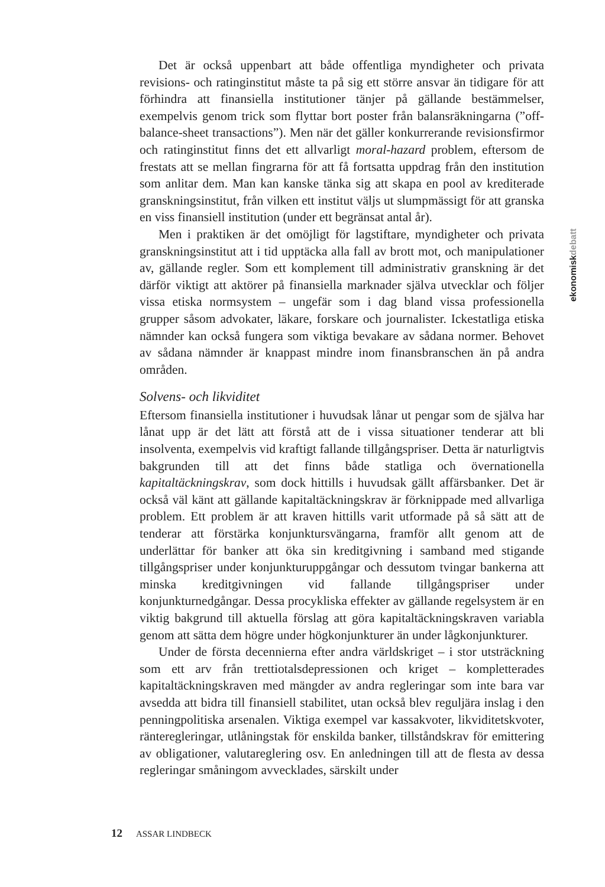ekonomiskdebatt
Det är också uppenbart att både offentliga myndigheter och privata revisions- och ratinginstitut måste ta på sig ett större ansvar än tidigare för att förhindra att finansiella institutioner tänjer på gällande bestämmelser, exempelvis genom trick som flyttar bort poster från balansräkningarna (”off-balance-sheet transactions”). Men när det gäller konkurrerande revisionsfirmor och ratinginstitut finns det ett allvarligt moral-hazard problem, eftersom de frestats att se mellan fingrarna för att få fortsatta uppdrag från den institution som anlitar dem. Man kan kanske tänka sig att skapa en pool av krediterade granskningsinstitut, från vilken ett institut väljs ut slumpmässigt för att granska en viss finansiell institution (under ett begränsat antal år).
Men i praktiken är det omöjligt för lagstiftare, myndigheter och privata granskningsinstitut att i tid upptäcka alla fall av brott mot, och manipulationer av, gällande regler. Som ett komplement till administrativ granskning är det därför viktigt att aktörer på finansiella marknader själva utvecklar och följer vissa etiska normsystem – ungefär som i dag bland vissa professionella grupper såsom advokater, läkare, forskare och journalister. Ickestatliga etiska nämnder kan också fungera som viktiga bevakare av sådana normer. Behovet av sådana nämnder är knappast mindre inom finansbranschen än på andra områden.
Solvens- och likviditet
Eftersom finansiella institutioner i huvudsak lånar ut pengar som de själva har lånat upp är det lätt att förstå att de i vissa situationer tenderar att bli insolventa, exempelvis vid kraftigt fallande tillgångspriser. Detta är naturligtvis bakgrunden till att det finns både statliga och övernationella kapitaltäckningskrav, som dock hittills i huvudsak gällt affärsbanker. Det är också väl känt att gällande kapitaltäckningskrav är förknippade med allvarliga problem. Ett problem är att kraven hittills varit utformade på så sätt att de tenderar att förstärka konjunktursvängarna, framför allt genom att de underlättar för banker att öka sin kreditgivning i samband med stigande tillgångspriser under konjunkturuppgångar och dessutom tvingar bankerna att minska kreditgivningen vid fallande tillgångspriser under konjunkturnedgångar. Dessa procykliska effekter av gällande regelsystem är en viktig bakgrund till aktuella förslag att göra kapitaltäckningskraven variabla genom att sätta dem högre under högkonjunkturer än under lågkonjunkturer.
Under de första decennierna efter andra världskriget – i stor utsträckning som ett arv från trettiotalsdepressionen och kriget – kompletterades kapitaltäckningskraven med mängder av andra regleringar som inte bara var avsedda att bidra till finansiell stabilitet, utan också blev reguljära inslag i den penningpolitiska arsenalen. Viktiga exempel var kassakvoter, likviditetskvoter, ränteregleringar, utlåningstak för enskilda banker, tillståndskrav för emittering av obligationer, valutareglering osv. En anledningen till att de flesta av dessa regleringar småningom avvecklades, särskilt under
12 ASSAR LINDBECK